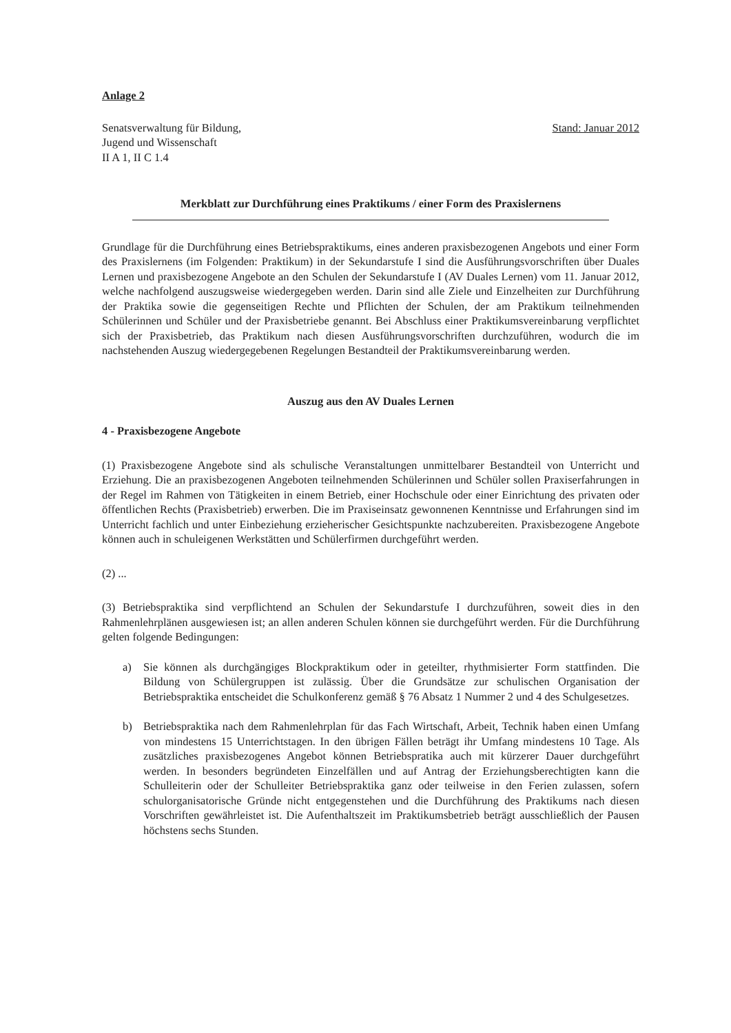Anlage 2
Senatsverwaltung für Bildung,
Jugend und Wissenschaft
II A 1, II C 1.4
Stand: Januar 2012
Merkblatt zur Durchführung eines Praktikums / einer Form des Praxislernens
Grundlage für die Durchführung eines Betriebspraktikums, eines anderen praxisbezogenen Angebots und einer Form des Praxislernens (im Folgenden: Praktikum) in der Sekundarstufe I sind die Ausführungsvorschriften über Duales Lernen und praxisbezogene Angebote an den Schulen der Sekundarstufe I (AV Duales Lernen) vom 11. Januar 2012, welche nachfolgend auszugsweise wiedergegeben werden. Darin sind alle Ziele und Einzelheiten zur Durchführung der Praktika sowie die gegenseitigen Rechte und Pflichten der Schulen, der am Praktikum teilnehmenden Schülerinnen und Schüler und der Praxisbetriebe genannt. Bei Abschluss einer Praktikumsvereinbarung verpflichtet sich der Praxisbetrieb, das Praktikum nach diesen Ausführungsvorschriften durchzuführen, wodurch die im nachstehenden Auszug wiedergegebenen Regelungen Bestandteil der Praktikumsvereinbarung werden.
Auszug aus den AV Duales Lernen
4 - Praxisbezogene Angebote
(1) Praxisbezogene Angebote sind als schulische Veranstaltungen unmittelbarer Bestandteil von Unterricht und Erziehung. Die an praxisbezogenen Angeboten teilnehmenden Schülerinnen und Schüler sollen Praxiserfahrungen in der Regel im Rahmen von Tätigkeiten in einem Betrieb, einer Hochschule oder einer Einrichtung des privaten oder öffentlichen Rechts (Praxisbetrieb) erwerben. Die im Praxiseinsatz gewonnenen Kenntnisse und Erfahrungen sind im Unterricht fachlich und unter Einbeziehung erzieherischer Gesichtspunkte nachzubereiten. Praxisbezogene Angebote können auch in schuleigenen Werkstätten und Schülerfirmen durchgeführt werden.
(2) ...
(3) Betriebspraktika sind verpflichtend an Schulen der Sekundarstufe I durchzuführen, soweit dies in den Rahmenlehrplänen ausgewiesen ist; an allen anderen Schulen können sie durchgeführt werden. Für die Durchführung gelten folgende Bedingungen:
a) Sie können als durchgängiges Blockpraktikum oder in geteilter, rhythmisierter Form stattfinden. Die Bildung von Schülergruppen ist zulässig. Über die Grundsätze zur schulischen Organisation der Betriebspraktika entscheidet die Schulkonferenz gemäß § 76 Absatz 1 Nummer 2 und 4 des Schulgesetzes.
b) Betriebspraktika nach dem Rahmenlehrplan für das Fach Wirtschaft, Arbeit, Technik haben einen Umfang von mindestens 15 Unterrichtstagen. In den übrigen Fällen beträgt ihr Umfang mindestens 10 Tage. Als zusätzliches praxisbezogenes Angebot können Betriebspratika auch mit kürzerer Dauer durchgeführt werden. In besonders begründeten Einzelfällen und auf Antrag der Erziehungsberechtigten kann die Schulleiterin oder der Schulleiter Betriebspraktika ganz oder teilweise in den Ferien zulassen, sofern schulorganisatorische Gründe nicht entgegenstehen und die Durchführung des Praktikums nach diesen Vorschriften gewährleistet ist. Die Aufenthaltszeit im Praktikumsbetrieb beträgt ausschließlich der Pausen höchstens sechs Stunden.